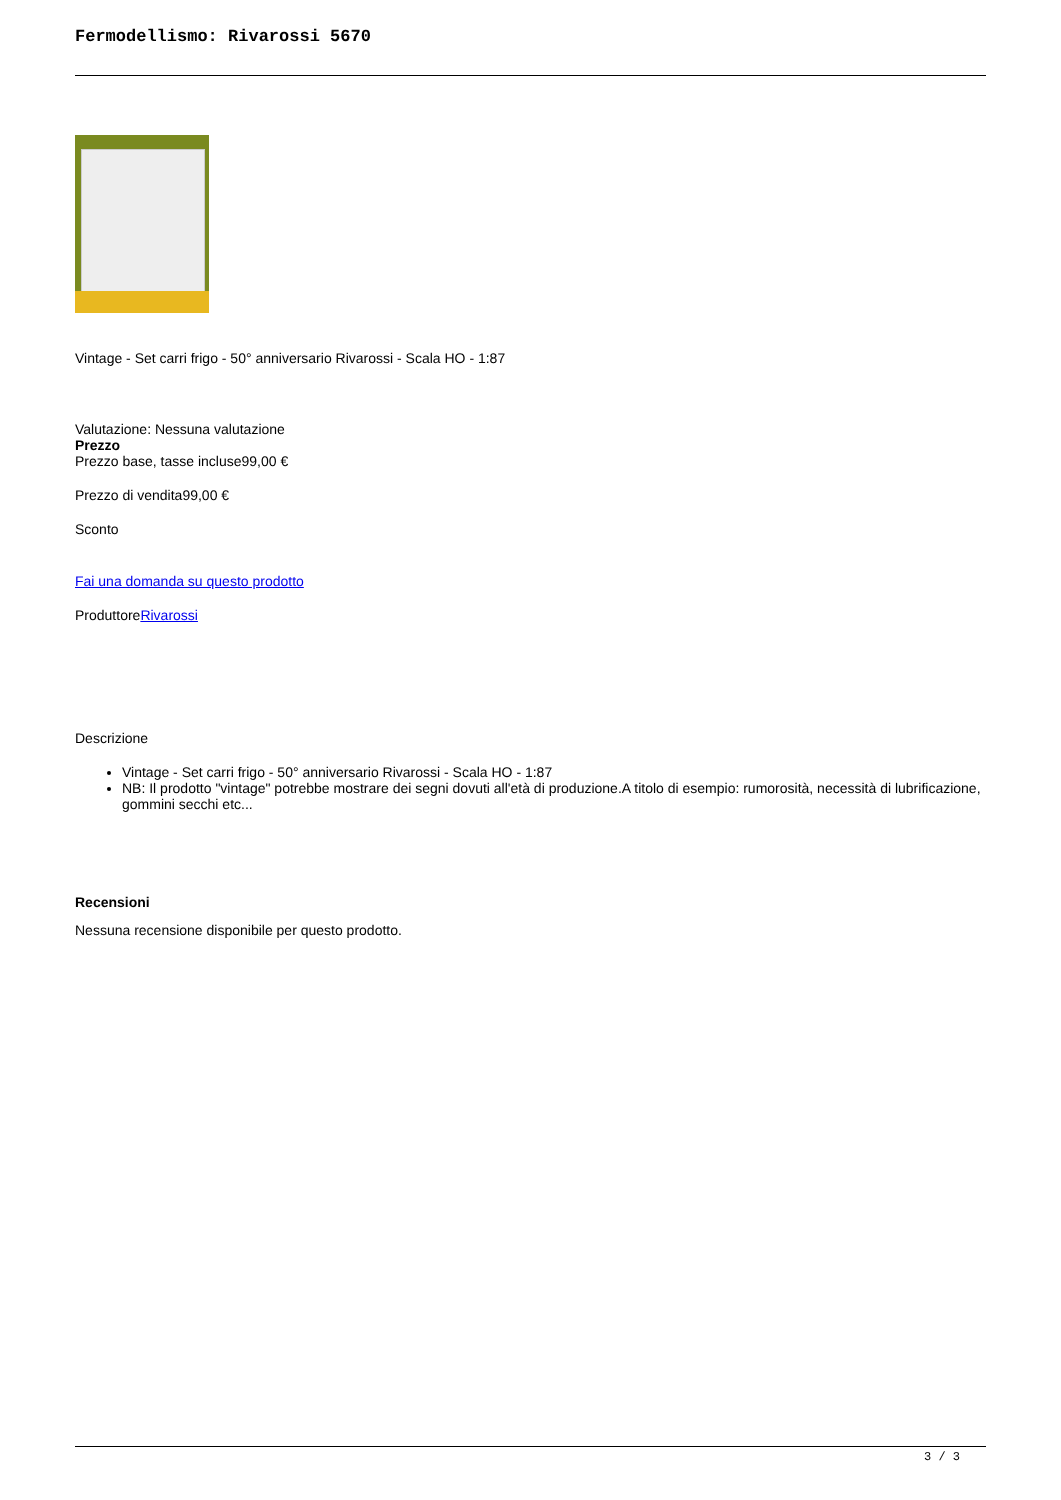Fermodellismo: Rivarossi 5670
Vintage - Set carri frigo - 50° anniversario Rivarossi - Scala HO - 1:87
Valutazione: Nessuna valutazione
Prezzo
Prezzo base, tasse incluse99,00 €
Prezzo di vendita99,00 €
Sconto
Fai una domanda su questo prodotto
ProduttoreRivarossi
Descrizione
Vintage - Set carri frigo - 50° anniversario Rivarossi - Scala HO - 1:87
NB: Il prodotto "vintage" potrebbe mostrare dei segni dovuti all'età di produzione.A titolo di esempio: rumorosità, necessità di lubrificazione, gommini secchi etc...
Recensioni
Nessuna recensione disponibile per questo prodotto.
3 / 3